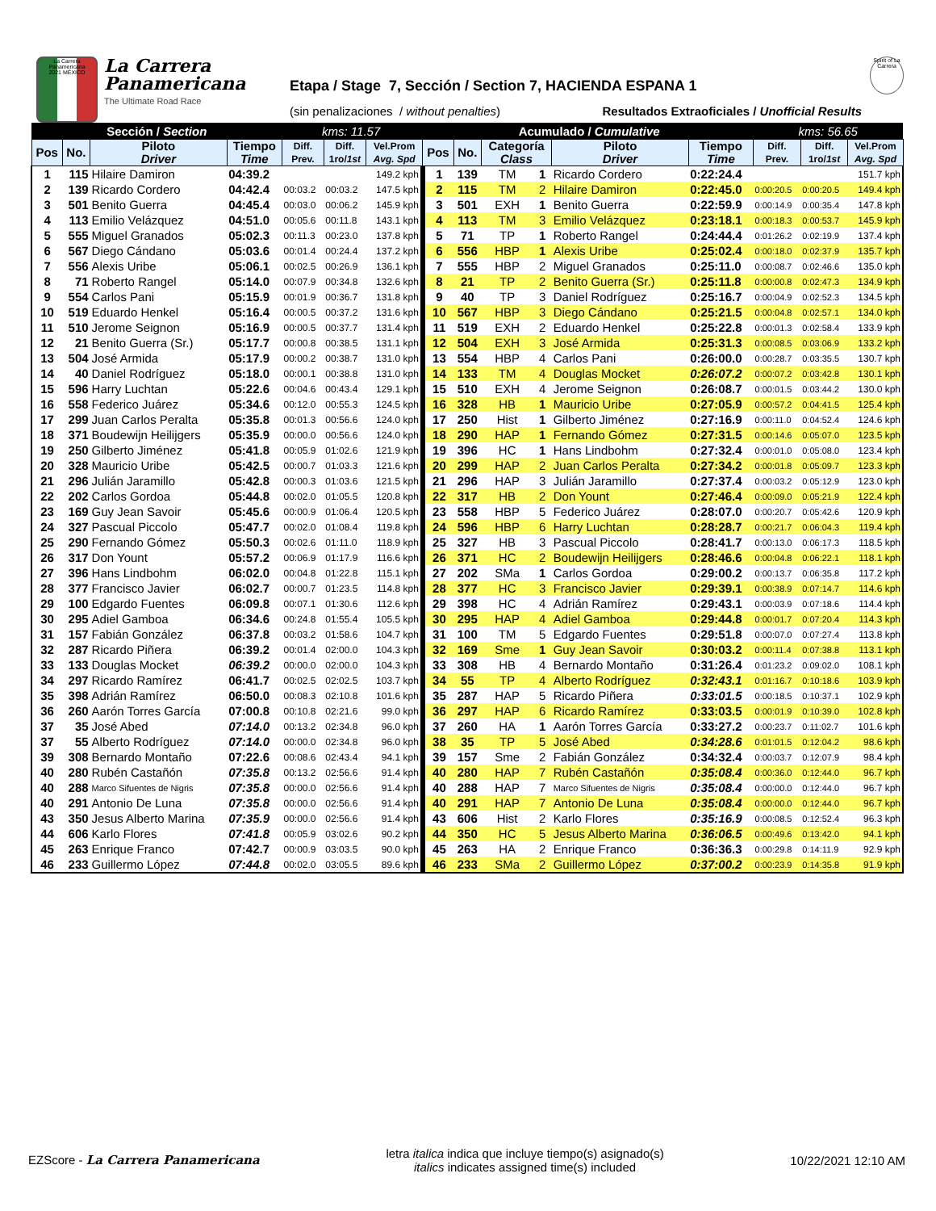La Carrera Panamericana
2021 MÉXICO
La Carrera Panamericana
The Ultimate Road Race
Etapa / Stage 7, Sección / Section 7, HACIENDA ESPANA 1
(sin penalizaciones / without penalties) Resultados Extraoficiales / Unofficial Results
Spirit of La Carrera
| Sección / Section | | | | kms: 11.57 | | | Acumulado / Cumulative | | | | | | kms: 56.65 | | |
| --- | --- | --- | --- | --- | --- | --- | --- | --- | --- | --- | --- | --- | --- | --- | --- |
| Pos | No. | Piloto Driver | Tiempo Time | Diff. Prev. | Diff. 1ro/ 1st | Vel.Prom Avg. Spd | Pos | No. | Categoría Class | | Piloto Driver | Tiempo Time | Diff. Prev. | Diff. 1ro/ 1st | Vel.Prom Avg. Spd |
| 1 | 115 | Hilaire Damiron | 04:39.2 | | | 149.2 kph | 1 | 139 | TM | 1 | Ricardo Cordero | 0:22:24.4 | | | 151.7 kph |
| 2 | 139 | Ricardo Cordero | 04:42.4 | 00:03.2 | 00:03.2 | 147.5 kph | 2 | 115 | TM | 2 | Hilaire Damiron | 0:22:45.0 | 0:00:20.5 | 0:00:20.5 | 149.4 kph |
| 3 | 501 | Benito Guerra | 04:45.4 | 00:03.0 | 00:06.2 | 145.9 kph | 3 | 501 | EXH | 1 | Benito Guerra | 0:22:59.9 | 0:00:14.9 | 0:00:35.4 | 147.8 kph |
| 4 | 113 | Emilio Velázquez | 04:51.0 | 00:05.6 | 00:11.8 | 143.1 kph | 4 | 113 | TM | 3 | Emilio Velázquez | 0:23:18.1 | 0:00:18.3 | 0:00:53.7 | 145.9 kph |
| 5 | 555 | Miguel Granados | 05:02.3 | 00:11.3 | 00:23.0 | 137.8 kph | 5 | 71 | TP | 1 | Roberto Rangel | 0:24:44.4 | 0:01:26.2 | 0:02:19.9 | 137.4 kph |
| 6 | 567 | Diego Cándano | 05:03.6 | 00:01.4 | 00:24.4 | 137.2 kph | 6 | 556 | HBP | 1 | Alexis Uribe | 0:25:02.4 | 0:00:18.0 | 0:02:37.9 | 135.7 kph |
| 7 | 556 | Alexis Uribe | 05:06.1 | 00:02.5 | 00:26.9 | 136.1 kph | 7 | 555 | HBP | 2 | Miguel Granados | 0:25:11.0 | 0:00:08.7 | 0:02:46.6 | 135.0 kph |
| 8 | 71 | Roberto Rangel | 05:14.0 | 00:07.9 | 00:34.8 | 132.6 kph | 8 | 21 | TP | 2 | Benito Guerra (Sr.) | 0:25:11.8 | 0:00:00.8 | 0:02:47.3 | 134.9 kph |
| 9 | 554 | Carlos Pani | 05:15.9 | 00:01.9 | 00:36.7 | 131.8 kph | 9 | 40 | TP | 3 | Daniel Rodríguez | 0:25:16.7 | 0:00:04.9 | 0:02:52.3 | 134.5 kph |
| 10 | 519 | Eduardo Henkel | 05:16.4 | 00:00.5 | 00:37.2 | 131.6 kph | 10 | 567 | HBP | 3 | Diego Cándano | 0:25:21.5 | 0:00:04.8 | 0:02:57.1 | 134.0 kph |
| 11 | 510 | Jerome Seignon | 05:16.9 | 00:00.5 | 00:37.7 | 131.4 kph | 11 | 519 | EXH | 2 | Eduardo Henkel | 0:25:22.8 | 0:00:01.3 | 0:02:58.4 | 133.9 kph |
| 12 | 21 | Benito Guerra (Sr.) | 05:17.7 | 00:00.8 | 00:38.5 | 131.1 kph | 12 | 504 | EXH | 3 | José Armida | 0:25:31.3 | 0:00:08.5 | 0:03:06.9 | 133.2 kph |
| 13 | 504 | José Armida | 05:17.9 | 00:00.2 | 00:38.7 | 131.0 kph | 13 | 554 | HBP | 4 | Carlos Pani | 0:26:00.0 | 0:00:28.7 | 0:03:35.5 | 130.7 kph |
| 14 | 40 | Daniel Rodríguez | 05:18.0 | 00:00.1 | 00:38.8 | 131.0 kph | 14 | 133 | TM | 4 | Douglas Mocket | 0:26:07.2 | 0:00:07.2 | 0:03:42.8 | 130.1 kph |
| 15 | 596 | Harry Luchtan | 05:22.6 | 00:04.6 | 00:43.4 | 129.1 kph | 15 | 510 | EXH | 4 | Jerome Seignon | 0:26:08.7 | 0:00:01.5 | 0:03:44.2 | 130.0 kph |
| 16 | 558 | Federico Juárez | 05:34.6 | 00:12.0 | 00:55.3 | 124.5 kph | 16 | 328 | HB | 1 | Mauricio Uribe | 0:27:05.9 | 0:00:57.2 | 0:04:41.5 | 125.4 kph |
| 17 | 299 | Juan Carlos Peralta | 05:35.8 | 00:01.3 | 00:56.6 | 124.0 kph | 17 | 250 | Hist | 1 | Gilberto Jiménez | 0:27:16.9 | 0:00:11.0 | 0:04:52.4 | 124.6 kph |
| 18 | 371 | Boudewijn Heilijgers | 05:35.9 | 00:00.0 | 00:56.6 | 124.0 kph | 18 | 290 | HAP | 1 | Fernando Gómez | 0:27:31.5 | 0:00:14.6 | 0:05:07.0 | 123.5 kph |
| 19 | 250 | Gilberto Jiménez | 05:41.8 | 00:05.9 | 01:02.6 | 121.9 kph | 19 | 396 | HC | 1 | Hans Lindbohm | 0:27:32.4 | 0:00:01.0 | 0:05:08.0 | 123.4 kph |
| 20 | 328 | Mauricio Uribe | 05:42.5 | 00:00.7 | 01:03.3 | 121.6 kph | 20 | 299 | HAP | 2 | Juan Carlos Peralta | 0:27:34.2 | 0:00:01.8 | 0:05:09.7 | 123.3 kph |
| 21 | 296 | Julián Jaramillo | 05:42.8 | 00:00.3 | 01:03.6 | 121.5 kph | 21 | 296 | HAP | 3 | Julián Jaramillo | 0:27:37.4 | 0:00:03.2 | 0:05:12.9 | 123.0 kph |
| 22 | 202 | Carlos Gordoa | 05:44.8 | 00:02.0 | 01:05.5 | 120.8 kph | 22 | 317 | HB | 2 | Don Yount | 0:27:46.4 | 0:00:09.0 | 0:05:21.9 | 122.4 kph |
| 23 | 169 | Guy Jean Savoir | 05:45.6 | 00:00.9 | 01:06.4 | 120.5 kph | 23 | 558 | HBP | 5 | Federico Juárez | 0:28:07.0 | 0:00:20.7 | 0:05:42.6 | 120.9 kph |
| 24 | 327 | Pascual Piccolo | 05:47.7 | 00:02.0 | 01:08.4 | 119.8 kph | 24 | 596 | HBP | 6 | Harry Luchtan | 0:28:28.7 | 0:00:21.7 | 0:06:04.3 | 119.4 kph |
| 25 | 290 | Fernando Gómez | 05:50.3 | 00:02.6 | 01:11.0 | 118.9 kph | 25 | 327 | HB | 3 | Pascual Piccolo | 0:28:41.7 | 0:00:13.0 | 0:06:17.3 | 118.5 kph |
| 26 | 317 | Don Yount | 05:57.2 | 00:06.9 | 01:17.9 | 116.6 kph | 26 | 371 | HC | 2 | Boudewijn Heilijgers | 0:28:46.6 | 0:00:04.8 | 0:06:22.1 | 118.1 kph |
| 27 | 396 | Hans Lindbohm | 06:02.0 | 00:04.8 | 01:22.8 | 115.1 kph | 27 | 202 | SMa | 1 | Carlos Gordoa | 0:29:00.2 | 0:00:13.7 | 0:06:35.8 | 117.2 kph |
| 28 | 377 | Francisco Javier | 06:02.7 | 00:00.7 | 01:23.5 | 114.8 kph | 28 | 377 | HC | 3 | Francisco Javier | 0:29:39.1 | 0:00:38.9 | 0:07:14.7 | 114.6 kph |
| 29 | 100 | Edgardo Fuentes | 06:09.8 | 00:07.1 | 01:30.6 | 112.6 kph | 29 | 398 | HC | 4 | Adrián Ramírez | 0:29:43.1 | 0:00:03.9 | 0:07:18.6 | 114.4 kph |
| 30 | 295 | Adiel Gamboa | 06:34.6 | 00:24.8 | 01:55.4 | 105.5 kph | 30 | 295 | HAP | 4 | Adiel Gamboa | 0:29:44.8 | 0:00:01.7 | 0:07:20.4 | 114.3 kph |
| 31 | 157 | Fabián González | 06:37.8 | 00:03.2 | 01:58.6 | 104.7 kph | 31 | 100 | TM | 5 | Edgardo Fuentes | 0:29:51.8 | 0:00:07.0 | 0:07:27.4 | 113.8 kph |
| 32 | 287 | Ricardo Piñera | 06:39.2 | 00:01.4 | 02:00.0 | 104.3 kph | 32 | 169 | Sme | 1 | Guy Jean Savoir | 0:30:03.2 | 0:00:11.4 | 0:07:38.8 | 113.1 kph |
| 33 | 133 | Douglas Mocket | 06:39.2 | 00:00.0 | 02:00.0 | 104.3 kph | 33 | 308 | HB | 4 | Bernardo Montaño | 0:31:26.4 | 0:01:23.2 | 0:09:02.0 | 108.1 kph |
| 34 | 297 | Ricardo Ramírez | 06:41.7 | 00:02.5 | 02:02.5 | 103.7 kph | 34 | 55 | TP | 4 | Alberto Rodríguez | 0:32:43.1 | 0:01:16.7 | 0:10:18.6 | 103.9 kph |
| 35 | 398 | Adrián Ramírez | 06:50.0 | 00:08.3 | 02:10.8 | 101.6 kph | 35 | 287 | HAP | 5 | Ricardo Piñera | 0:33:01.5 | 0:00:18.5 | 0:10:37.1 | 102.9 kph |
| 36 | 260 | Aarón Torres García | 07:00.8 | 00:10.8 | 02:21.6 | 99.0 kph | 36 | 297 | HAP | 6 | Ricardo Ramírez | 0:33:03.5 | 0:00:01.9 | 0:10:39.0 | 102.8 kph |
| 37 | 35 | José Abed | 07:14.0 | 00:13.2 | 02:34.8 | 96.0 kph | 37 | 260 | HA | 1 | Aarón Torres García | 0:33:27.2 | 0:00:23.7 | 0:11:02.7 | 101.6 kph |
| 37 | 55 | Alberto Rodríguez | 07:14.0 | 00:00.0 | 02:34.8 | 96.0 kph | 38 | 35 | TP | 5 | José Abed | 0:34:28.6 | 0:01:01.5 | 0:12:04.2 | 98.6 kph |
| 39 | 308 | Bernardo Montaño | 07:22.6 | 00:08.6 | 02:43.4 | 94.1 kph | 39 | 157 | Sme | 2 | Fabián González | 0:34:32.4 | 0:00:03.7 | 0:12:07.9 | 98.4 kph |
| 40 | 280 | Rubén Castañón | 07:35.8 | 00:13.2 | 02:56.6 | 91.4 kph | 40 | 280 | HAP | 7 | Rubén Castañón | 0:35:08.4 | 0:00:36.0 | 0:12:44.0 | 96.7 kph |
| 40 | 288 | Marco Sifuentes de Nigris | 07:35.8 | 00:00.0 | 02:56.6 | 91.4 kph | 40 | 288 | HAP | 7 | Marco Sifuentes de Nigris | 0:35:08.4 | 0:00:00.0 | 0:12:44.0 | 96.7 kph |
| 40 | 291 | Antonio De Luna | 07:35.8 | 00:00.0 | 02:56.6 | 91.4 kph | 40 | 291 | HAP | 7 | Antonio De Luna | 0:35:08.4 | 0:00:00.0 | 0:12:44.0 | 96.7 kph |
| 43 | 350 | Jesus Alberto Marina | 07:35.9 | 00:00.0 | 02:56.6 | 91.4 kph | 43 | 606 | Hist | 2 | Karlo Flores | 0:35:16.9 | 0:00:08.5 | 0:12:52.4 | 96.3 kph |
| 44 | 606 | Karlo Flores | 07:41.8 | 00:05.9 | 03:02.6 | 90.2 kph | 44 | 350 | HC | 5 | Jesus Alberto Marina | 0:36:06.5 | 0:00:49.6 | 0:13:42.0 | 94.1 kph |
| 45 | 263 | Enrique Franco | 07:42.7 | 00:00.9 | 03:03.5 | 90.0 kph | 45 | 263 | HA | 2 | Enrique Franco | 0:36:36.3 | 0:00:29.8 | 0:14:11.9 | 92.9 kph |
| 46 | 233 | Guillermo López | 07:44.8 | 00:02.0 | 03:05.5 | 89.6 kph | 46 | 233 | SMa | 2 | Guillermo López | 0:37:00.2 | 0:00:23.9 | 0:14:35.8 | 91.9 kph |
EZScore - La Carrera Panamericana
letra italica indica que incluye tiempo(s) asignado(s)
italics indicates assigned time(s) included
10/22/2021 12:10 AM